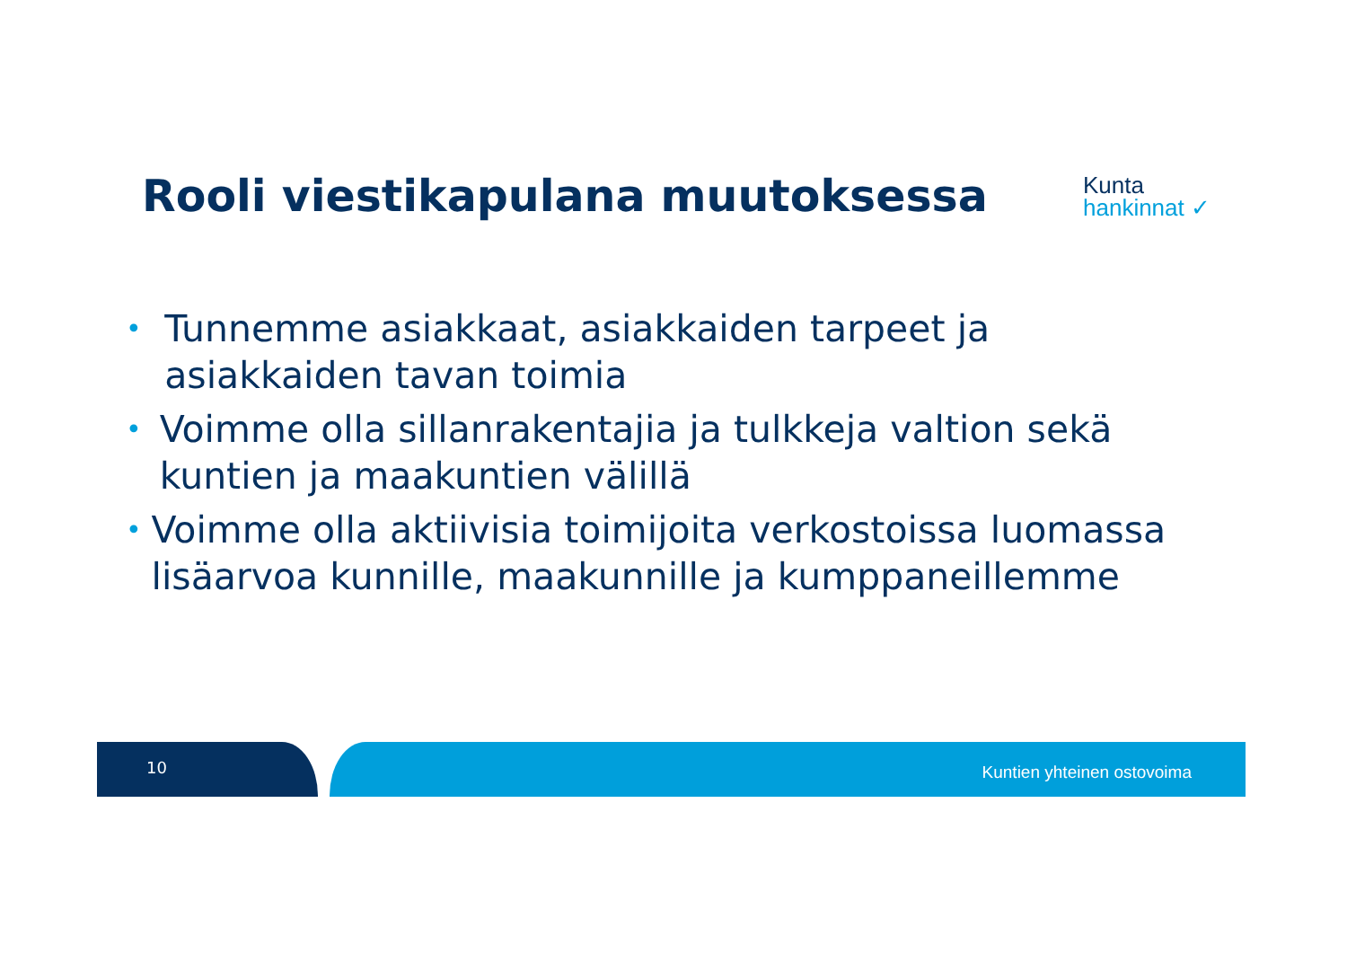Rooli viestikapulana muutoksessa
Kunta
hankinnat ✓
• Tunnemme asiakkaat, asiakkaiden tarpeet ja asiakkaiden tavan toimia
• Voimme olla sillanrakentajia ja tulkkeja valtion sekä kuntien ja maakuntien välillä
• Voimme olla aktiivisia toimijoita verkostoissa luomassa lisäarvoa kunnille, maakunnille ja kumppaneillemme
10 Kuntien yhteinen ostovoima